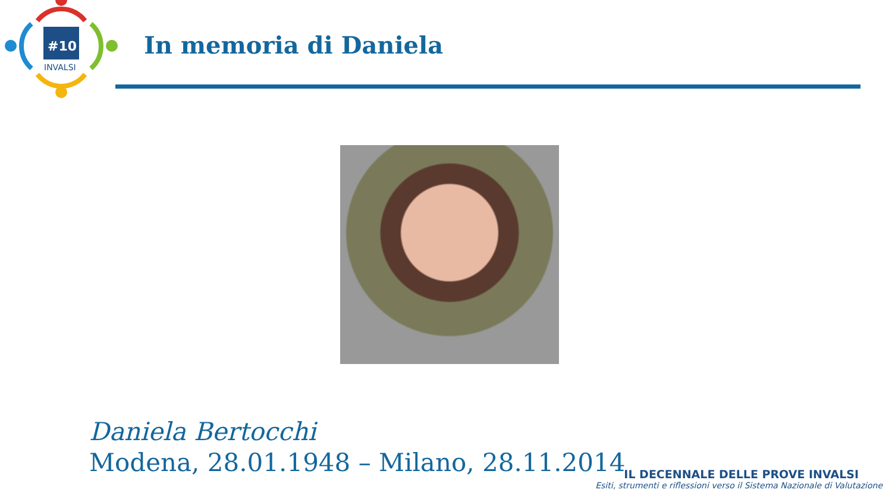#10
INVALSI
In memoria di Daniela
Daniela Bertocchi
Modena, 28.01.1948 – Milano, 28.11.2014
IL DECENNALE DELLE PROVE INVALSI
Esiti, strumenti e riflessioni verso il Sistema Nazionale di Valutazione